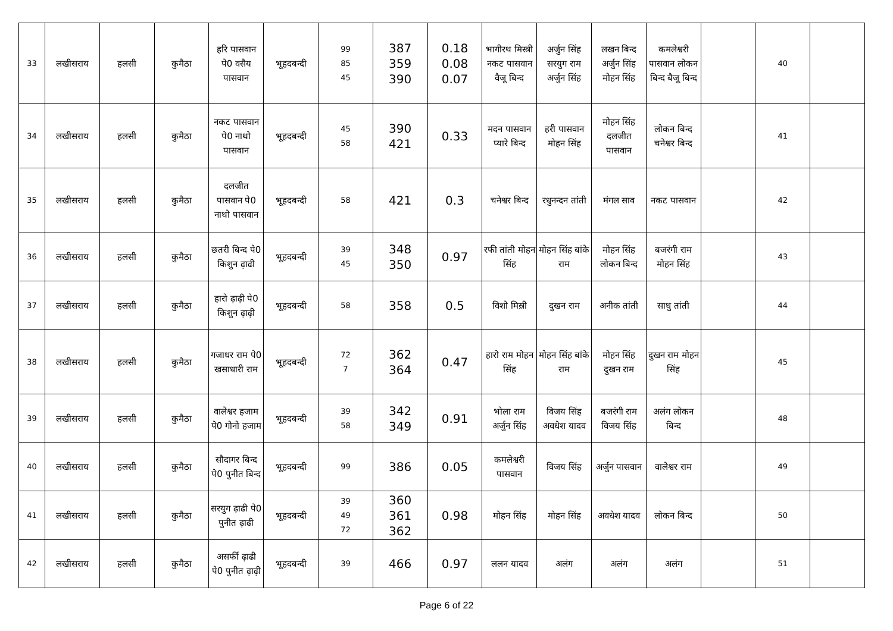| 33 | लखीसराय | हलसी | कुमैठा | हरि पासवान पे0 वसैय पासवान | भूहदबन्दी | 99 85 45 | 387 359 390 | 0.18 0.08 0.07 | भागीरथ मिस्त्री नकट पासवान वैजू बिन्द | अर्जुन सिंह सरयुग राम अर्जुन सिंह | लखन बिन्द अर्जुन सिंह मोहन सिंह | कमलेश्वरी पासवान लोकन बिन्द बैजू बिन्द | | 40 | |
| 34 | लखीसराय | हलसी | कुमैठा | नकट पासवान पे0 नाथो पासवान | भूहदबन्दी | 45 58 | 390 421 | 0.33 | मदन पासवान प्यारे बिन्द | हरी पासवान मोहन सिंह | मोहन सिंह दलजीत पासवान | लोकन बिन्द चनेश्वर बिन्द | | 41 | |
| 35 | लखीसराय | हलसी | कुमैठा | दलजीत पासवान पे0 नाथो पासवान | भूहदबन्दी | 58 | 421 | 0.3 | चनेश्वर बिन्द | रधुनन्दन तांती | मंगल साव | नकट पासवान | | 42 | |
| 36 | लखीसराय | हलसी | कुमैठा | छतरी बिन्द पे0 किशुन ढ़ाढी | भूहदबन्दी | 39 45 | 348 350 | 0.97 | रफी तांती मोहन सिंह | मोहन सिंह बांके राम | मोहन सिंह लोकन बिन्द | बजरंगी राम मोहन सिंह | | 43 | |
| 37 | लखीसराय | हलसी | कुमैठा | हारो ढ़ाढ़ी पे0 किशुन ढ़ाढ़ी | भूहदबन्दी | 58 | 358 | 0.5 | विशो मिस़्री | दुखन राम | अनीक तांती | साधु तांती | | 44 | |
| 38 | लखीसराय | हलसी | कुमैठा | गजाधर राम पे0 खसाधारी राम | भूहदबन्दी | 72 7 | 362 364 | 0.47 | हारो राम मोहन सिंह | मोहन सिंह बांके राम | मोहन सिंह दुखन राम | दुखन राम मोहन सिंह | | 45 | |
| 39 | लखीसराय | हलसी | कुमैठा | वालेश्वर हजाम पे0 गोनो हजाम | भूहदबन्दी | 39 58 | 342 349 | 0.91 | भोला राम अर्जुन सिंह | विजय सिंह अवधेश यादव | बजरंगी राम विजय सिंह | अलंग लोकन बिन्द | | 48 | |
| 40 | लखीसराय | हलसी | कुमैठा | सौदागर बिन्द पे0 पुनीत बिन्द | भूहदबन्दी | 99 | 386 | 0.05 | कमलेश्वरी पासवान | विजय सिंह | अर्जुन पासवान | वालेश्वर राम | | 49 | |
| 41 | लखीसराय | हलसी | कुमैठा | सरयुग ढ़ाढी पे0 पुनीत ढ़ाढी | भूहदबन्दी | 39 49 72 | 360 361 362 | 0.98 | मोहन सिंह | मोहन सिंह | अवधेश यादव | लोकन बिन्द | | 50 | |
| 42 | लखीसराय | हलसी | कुमैठा | असर्फी ढ़ाढी पे0 पुनीत ढ़ाढ़ी | भूहदबन्दी | 39 | 466 | 0.97 | ललन यादव | अलंग | अलंग | अलंग | | 51 | |
Page 6 of 22